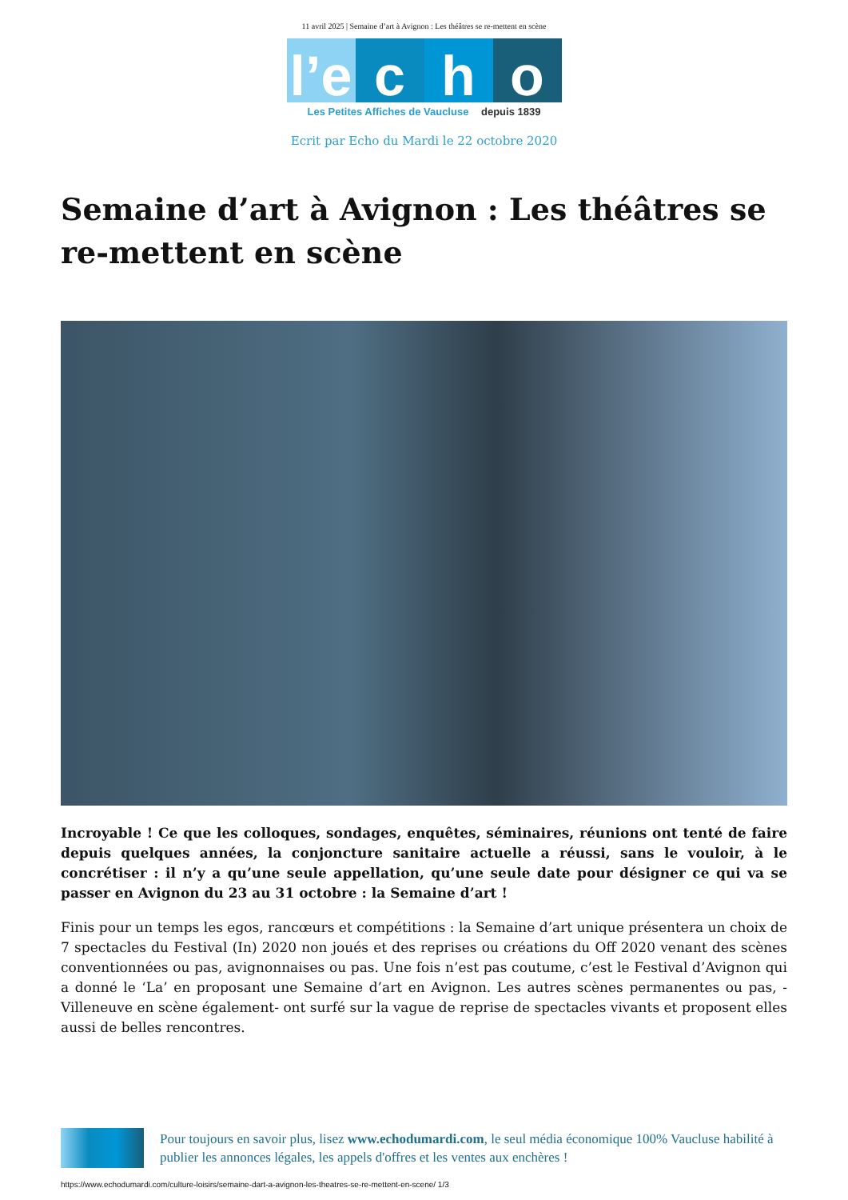11 avril 2025 | Semaine d’art à Avignon : Les théâtres se re-mettent en scène
l’e c h o
Les Petites Affiches de Vaucluse depuis 1839
Ecrit par Echo du Mardi le 22 octobre 2020
Semaine d’art à Avignon : Les théâtres se re-mettent en scène
Incroyable ! Ce que les colloques, sondages, enquêtes, séminaires, réunions ont tenté de faire depuis quelques années, la conjoncture sanitaire actuelle a réussi, sans le vouloir, à le concrétiser : il n’y a qu’une seule appellation, qu’une seule date pour désigner ce qui va se passer en Avignon du 23 au 31 octobre : la Semaine d’art !
Finis pour un temps les egos, rancœurs et compétitions : la Semaine d’art unique présentera un choix de 7 spectacles du Festival (In) 2020 non joués et des reprises ou créations du Off 2020 venant des scènes conventionnées ou pas, avignonnaises ou pas. Une fois n’est pas coutume, c’est le Festival d’Avignon qui a donné le ‘La’ en proposant une Semaine d’art en Avignon. Les autres scènes permanentes ou pas, -Villeneuve en scène également- ont surfé sur la vague de reprise de spectacles vivants et proposent elles aussi de belles rencontres.
Pour toujours en savoir plus, lisez www.echodumardi.com, le seul média économique 100% Vaucluse habilité à publier les annonces légales, les appels d'offres et les ventes aux enchères !
https://www.echodumardi.com/culture-loisirs/semaine-dart-a-avignon-les-theatres-se-re-mettent-en-scene/ 1/3